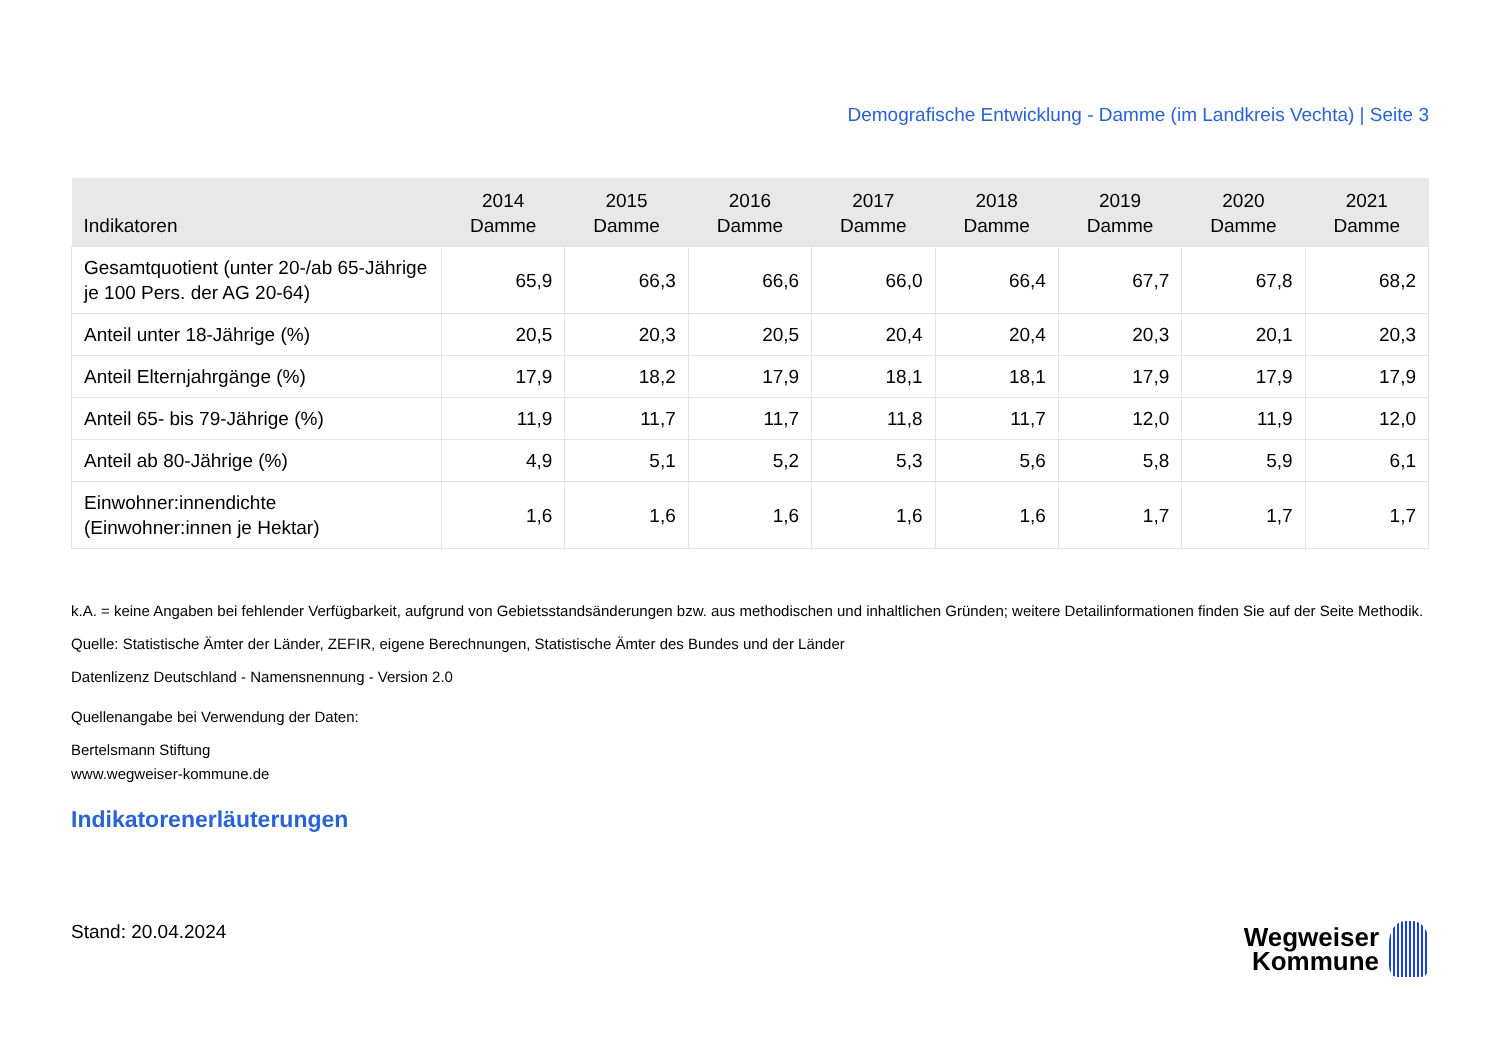Demografische Entwicklung - Damme (im Landkreis Vechta) | Seite 3
| Indikatoren | 2014 Damme | 2015 Damme | 2016 Damme | 2017 Damme | 2018 Damme | 2019 Damme | 2020 Damme | 2021 Damme |
| --- | --- | --- | --- | --- | --- | --- | --- | --- |
| Gesamtquotient (unter 20-/ab 65-Jährige je 100 Pers. der AG 20-64) | 65,9 | 66,3 | 66,6 | 66,0 | 66,4 | 67,7 | 67,8 | 68,2 |
| Anteil unter 18-Jährige (%) | 20,5 | 20,3 | 20,5 | 20,4 | 20,4 | 20,3 | 20,1 | 20,3 |
| Anteil Elternjahrgänge (%) | 17,9 | 18,2 | 17,9 | 18,1 | 18,1 | 17,9 | 17,9 | 17,9 |
| Anteil 65- bis 79-Jährige (%) | 11,9 | 11,7 | 11,7 | 11,8 | 11,7 | 12,0 | 11,9 | 12,0 |
| Anteil ab 80-Jährige (%) | 4,9 | 5,1 | 5,2 | 5,3 | 5,6 | 5,8 | 5,9 | 6,1 |
| Einwohner:innendichte (Einwohner:innen je Hektar) | 1,6 | 1,6 | 1,6 | 1,6 | 1,6 | 1,7 | 1,7 | 1,7 |
k.A. = keine Angaben bei fehlender Verfügbarkeit, aufgrund von Gebietsstandsänderungen bzw. aus methodischen und inhaltlichen Gründen; weitere Detailinformationen finden Sie auf der Seite Methodik.
Quelle: Statistische Ämter der Länder, ZEFIR, eigene Berechnungen, Statistische Ämter des Bundes und der Länder
Datenlizenz Deutschland - Namensnennung - Version 2.0
Quellenangabe bei Verwendung der Daten:
Bertelsmann Stiftung
www.wegweiser-kommune.de
Indikatorenerläuterungen
Stand: 20.04.2024
Wegweiser
Kommune